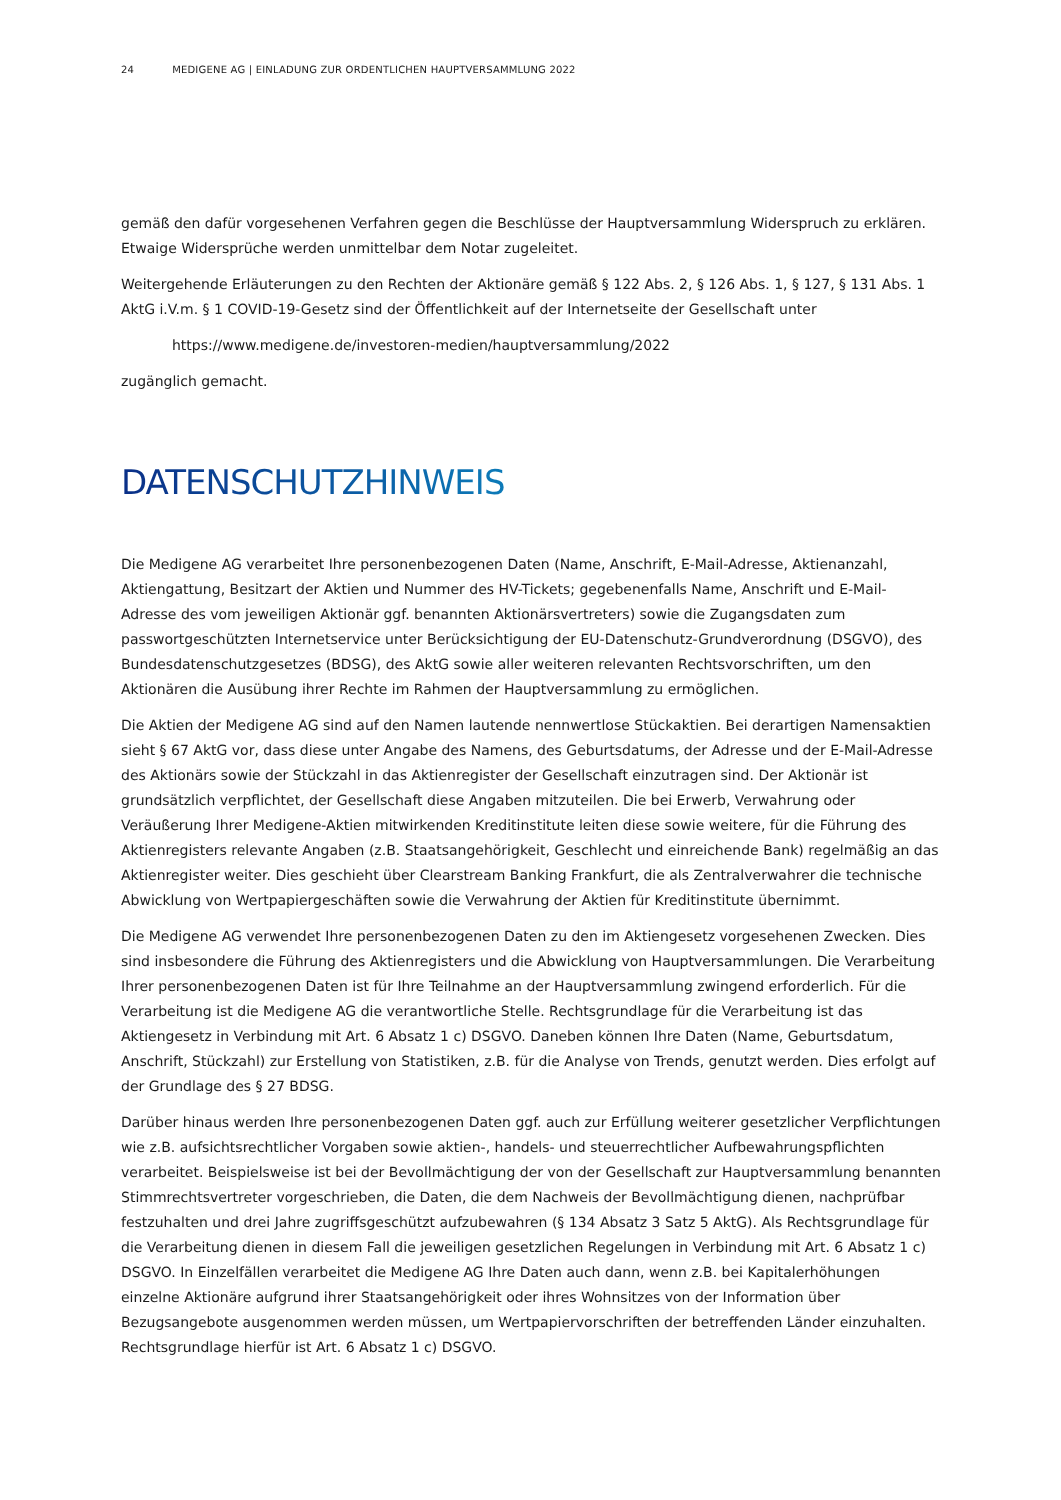24 MEDIGENE AG | EINLADUNG ZUR ORDENTLICHEN HAUPTVERSAMMLUNG 2022
gemäß den dafür vorgesehenen Verfahren gegen die Beschlüsse der Hauptversammlung Widerspruch zu erklären. Etwaige Widersprüche werden unmittelbar dem Notar zugeleitet.
Weitergehende Erläuterungen zu den Rechten der Aktionäre gemäß § 122 Abs. 2, § 126 Abs. 1, § 127, § 131 Abs. 1 AktG i.V.m. § 1 COVID-19-Gesetz sind der Öffentlichkeit auf der Internetseite der Gesellschaft unter
https://www.medigene.de/investoren-medien/hauptversammlung/2022
zugänglich gemacht.
DATENSCHUTZHINWEIS
Die Medigene AG verarbeitet Ihre personenbezogenen Daten (Name, Anschrift, E-Mail-Adresse, Aktienanzahl, Aktiengattung, Besitzart der Aktien und Nummer des HV-Tickets; gegebenenfalls Name, Anschrift und E-Mail-Adresse des vom jeweiligen Aktionär ggf. benannten Aktionärsvertreters) sowie die Zugangsdaten zum passwortgeschützten Internetservice unter Berücksichtigung der EU-Datenschutz-Grundverordnung (DSGVO), des Bundesdatenschutzgesetzes (BDSG), des AktG sowie aller weiteren relevanten Rechtsvorschriften, um den Aktionären die Ausübung ihrer Rechte im Rahmen der Hauptversammlung zu ermöglichen.
Die Aktien der Medigene AG sind auf den Namen lautende nennwertlose Stückaktien. Bei derartigen Namensaktien sieht § 67 AktG vor, dass diese unter Angabe des Namens, des Geburtsdatums, der Adresse und der E-Mail-Adresse des Aktionärs sowie der Stückzahl in das Aktienregister der Gesellschaft einzutragen sind. Der Aktionär ist grundsätzlich verpflichtet, der Gesellschaft diese Angaben mitzuteilen. Die bei Erwerb, Verwahrung oder Veräußerung Ihrer Medigene-Aktien mitwirkenden Kreditinstitute leiten diese sowie weitere, für die Führung des Aktienregisters relevante Angaben (z.B. Staatsangehörigkeit, Geschlecht und einreichende Bank) regelmäßig an das Aktienregister weiter. Dies geschieht über Clearstream Banking Frankfurt, die als Zentralverwahrer die technische Abwicklung von Wertpapiergeschäften sowie die Verwahrung der Aktien für Kreditinstitute übernimmt.
Die Medigene AG verwendet Ihre personenbezogenen Daten zu den im Aktiengesetz vorgesehenen Zwecken. Dies sind insbesondere die Führung des Aktienregisters und die Abwicklung von Hauptversammlungen. Die Verarbeitung Ihrer personenbezogenen Daten ist für Ihre Teilnahme an der Hauptversammlung zwingend erforderlich. Für die Verarbeitung ist die Medigene AG die verantwortliche Stelle. Rechtsgrundlage für die Verarbeitung ist das Aktiengesetz in Verbindung mit Art. 6 Absatz 1 c) DSGVO. Daneben können Ihre Daten (Name, Geburtsdatum, Anschrift, Stückzahl) zur Erstellung von Statistiken, z.B. für die Analyse von Trends, genutzt werden. Dies erfolgt auf der Grundlage des § 27 BDSG.
Darüber hinaus werden Ihre personenbezogenen Daten ggf. auch zur Erfüllung weiterer gesetzlicher Verpflichtungen wie z.B. aufsichtsrechtlicher Vorgaben sowie aktien-, handels- und steuerrechtlicher Aufbewahrungspflichten verarbeitet. Beispielsweise ist bei der Bevollmächtigung der von der Gesellschaft zur Hauptversammlung benannten Stimmrechtsvertreter vorgeschrieben, die Daten, die dem Nachweis der Bevollmächtigung dienen, nachprüfbar festzuhalten und drei Jahre zugriffsgeschützt aufzubewahren (§ 134 Absatz 3 Satz 5 AktG). Als Rechtsgrundlage für die Verarbeitung dienen in diesem Fall die jeweiligen gesetzlichen Regelungen in Verbindung mit Art. 6 Absatz 1 c) DSGVO. In Einzelfällen verarbeitet die Medigene AG Ihre Daten auch dann, wenn z.B. bei Kapitalerhöhungen einzelne Aktionäre aufgrund ihrer Staatsangehörigkeit oder ihres Wohnsitzes von der Information über Bezugsangebote ausgenommen werden müssen, um Wertpapiervorschriften der betreffenden Länder einzuhalten. Rechtsgrundlage hierfür ist Art. 6 Absatz 1 c) DSGVO.